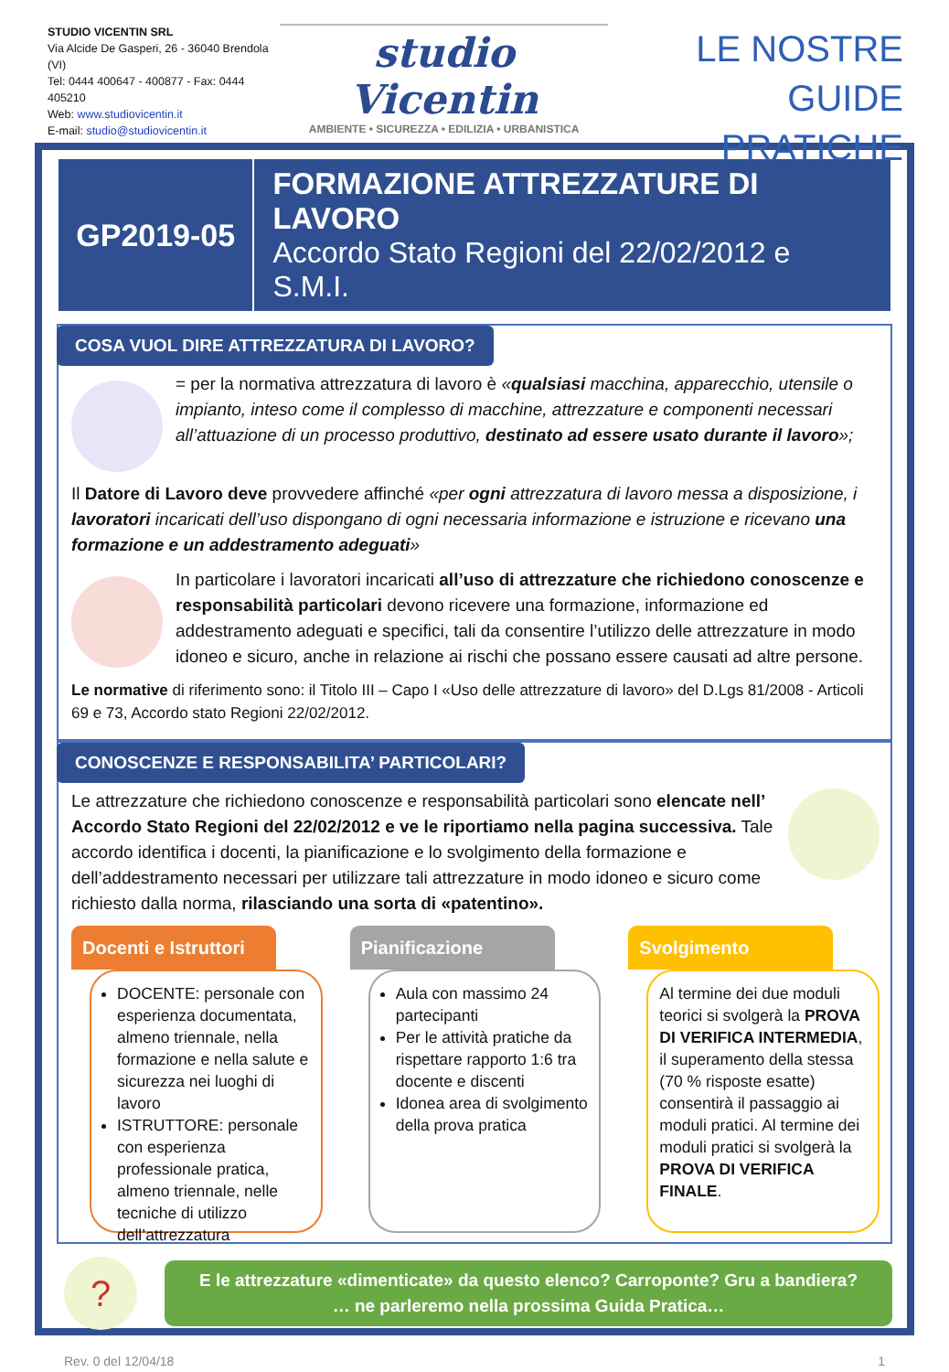STUDIO VICENTIN SRL
Via Alcide De Gasperi, 26 - 36040 Brendola (VI)
Tel: 0444 400647 - 400877 - Fax: 0444 405210
Web: www.studiovicentin.it
E-mail: studio@studiovicentin.it
studio Vicentin
AMBIENTE • SICUREZZA • EDILIZIA • URBANISTICA
LE NOSTRE
GUIDE PRATICHE
GP2019-05
FORMAZIONE ATTREZZATURE DI LAVORO
Accordo Stato Regioni del 22/02/2012 e S.M.I.
COSA VUOL DIRE ATTREZZATURA DI LAVORO?
= per la normativa attrezzatura di lavoro è «qualsiasi macchina, apparecchio, utensile o impianto, inteso come il complesso di macchine, attrezzature e componenti necessari all’attuazione di un processo produttivo, destinato ad essere usato durante il lavoro»;
Il Datore di Lavoro deve provvedere affinché «per ogni attrezzatura di lavoro messa a disposizione, i lavoratori incaricati dell’uso dispongano di ogni necessaria informazione e istruzione e ricevano una formazione e un addestramento adeguati»
In particolare i lavoratori incaricati all’uso di attrezzature che richiedono conoscenze e responsabilità particolari devono ricevere una formazione, informazione ed addestramento adeguati e specifici, tali da consentire l’utilizzo delle attrezzature in modo idoneo e sicuro, anche in relazione ai rischi che possano essere causati ad altre persone.
Le normative di riferimento sono: il Titolo III – Capo I «Uso delle attrezzature di lavoro» del D.Lgs 81/2008 - Articoli 69 e 73, Accordo stato Regioni 22/02/2012.
CONOSCENZE E RESPONSABILITA’ PARTICOLARI?
Le attrezzature che richiedono conoscenze e responsabilità particolari sono elencate nell’ Accordo Stato Regioni del 22/02/2012 e ve le riportiamo nella pagina successiva. Tale accordo identifica i docenti, la pianificazione e lo svolgimento della formazione e dell’addestramento necessari per utilizzare tali attrezzature in modo idoneo e sicuro come richiesto dalla norma, rilasciando una sorta di «patentino».
Docenti e Istruttori
DOCENTE: personale con esperienza documentata, almeno triennale, nella formazione e nella salute e sicurezza nei luoghi di lavoro
ISTRUTTORE: personale con esperienza professionale pratica, almeno triennale, nelle tecniche di utilizzo dell’attrezzatura
Pianificazione
Aula con massimo 24 partecipanti
Per le attività pratiche da rispettare rapporto 1:6 tra docente e discenti
Idonea area di svolgimento della prova pratica
Svolgimento
Al termine dei due moduli teorici si svolgerà la PROVA DI VERIFICA INTERMEDIA, il superamento della stessa (70 % risposte esatte) consentirà il passaggio ai moduli pratici. Al termine dei moduli pratici si svolgerà la PROVA DI VERIFICA FINALE.
?
E le attrezzature «dimenticate» da questo elenco? Carroponte? Gru a bandiera?
… ne parleremo nella prossima Guida Pratica…
Rev. 0 del 12/04/18 1